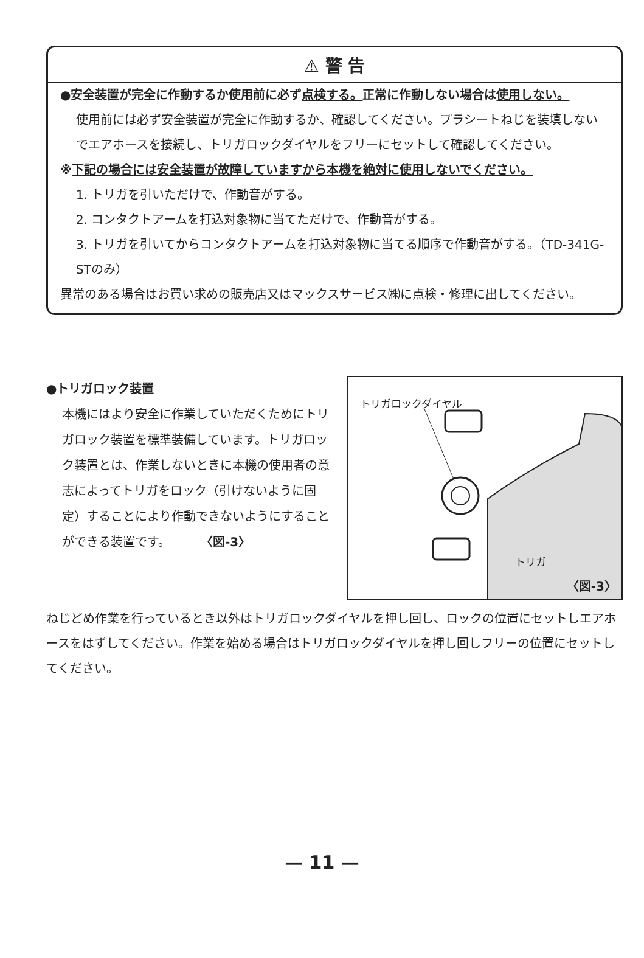⚠ 警 告
●安全装置が完全に作動するか使用前に必ず点検する。正常に作動しない場合は使用しない。
使用前には必ず安全装置が完全に作動するか、確認してください。プラシートねじを装填しないでエアホースを接続し、トリガロックダイヤルをフリーにセットして確認してください。
※下記の場合には安全装置が故障していますから本機を絶対に使用しないでください。
1. トリガを引いただけで、作動音がする。
2. コンタクトアームを打込対象物に当てただけで、作動音がする。
3. トリガを引いてからコンタクトアームを打込対象物に当てる順序で作動音がする。（TD-341G-STのみ）
異常のある場合はお買い求めの販売店又はマックスサービス㈱に点検・修理に出してください。
●トリガロック装置
本機にはより安全に作業していただくためにトリガロック装置を標準装備しています。トリガロック装置とは、作業しないときに本機の使用者の意志によってトリガをロック（引けないように固定）することにより作動できないようにすることができる装置です。　　　〈図-3〉
トリガロックダイヤル
トリガ
〈図-3〉
ねじどめ作業を行っているとき以外はトリガロックダイヤルを押し回し、ロックの位置にセットしエアホースをはずしてください。作業を始める場合はトリガロックダイヤルを押し回しフリーの位置にセットしてください。
— 11 —